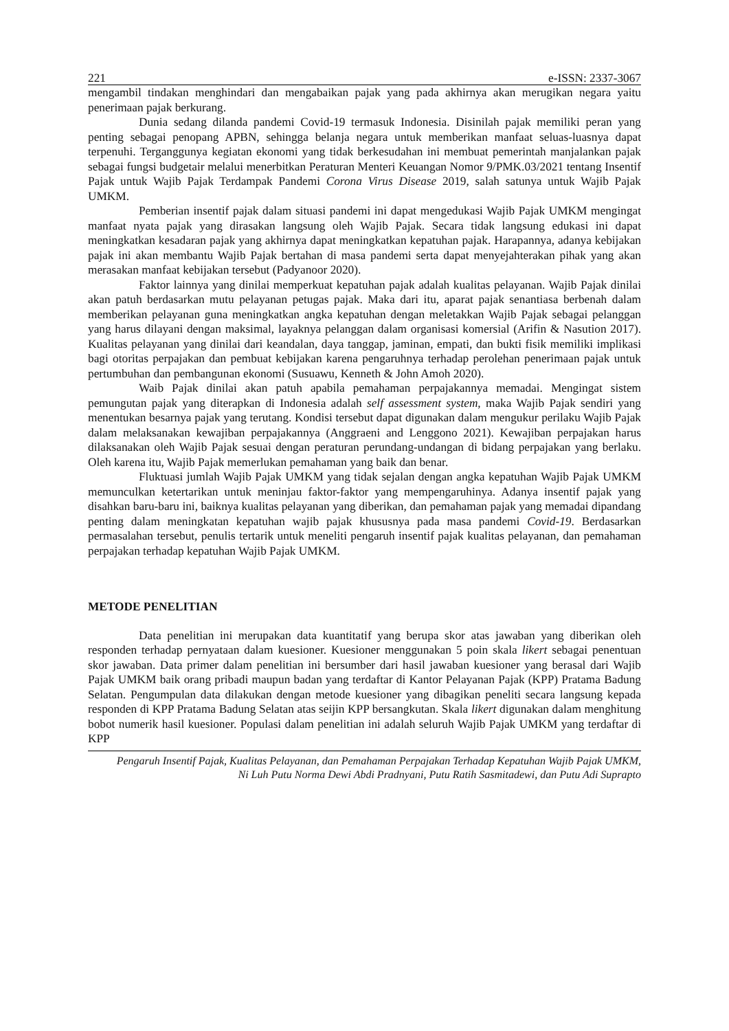221 e-ISSN: 2337-3067
mengambil tindakan menghindari dan mengabaikan pajak yang pada akhirnya akan merugikan negara yaitu penerimaan pajak berkurang.
Dunia sedang dilanda pandemi Covid-19 termasuk Indonesia. Disinilah pajak memiliki peran yang penting sebagai penopang APBN, sehingga belanja negara untuk memberikan manfaat seluas-luasnya dapat terpenuhi. Terganggunya kegiatan ekonomi yang tidak berkesudahan ini membuat pemerintah manjalankan pajak sebagai fungsi budgetair melalui menerbitkan Peraturan Menteri Keuangan Nomor 9/PMK.03/2021 tentang Insentif Pajak untuk Wajib Pajak Terdampak Pandemi Corona Virus Disease 2019, salah satunya untuk Wajib Pajak UMKM.
Pemberian insentif pajak dalam situasi pandemi ini dapat mengedukasi Wajib Pajak UMKM mengingat manfaat nyata pajak yang dirasakan langsung oleh Wajib Pajak. Secara tidak langsung edukasi ini dapat meningkatkan kesadaran pajak yang akhirnya dapat meningkatkan kepatuhan pajak. Harapannya, adanya kebijakan pajak ini akan membantu Wajib Pajak bertahan di masa pandemi serta dapat menyejahterakan pihak yang akan merasakan manfaat kebijakan tersebut (Padyanoor 2020).
Faktor lainnya yang dinilai memperkuat kepatuhan pajak adalah kualitas pelayanan. Wajib Pajak dinilai akan patuh berdasarkan mutu pelayanan petugas pajak. Maka dari itu, aparat pajak senantiasa berbenah dalam memberikan pelayanan guna meningkatkan angka kepatuhan dengan meletakkan Wajib Pajak sebagai pelanggan yang harus dilayani dengan maksimal, layaknya pelanggan dalam organisasi komersial (Arifin & Nasution 2017). Kualitas pelayanan yang dinilai dari keandalan, daya tanggap, jaminan, empati, dan bukti fisik memiliki implikasi bagi otoritas perpajakan dan pembuat kebijakan karena pengaruhnya terhadap perolehan penerimaan pajak untuk pertumbuhan dan pembangunan ekonomi (Susuawu, Kenneth & John Amoh 2020).
Waib Pajak dinilai akan patuh apabila pemahaman perpajakannya memadai. Mengingat sistem pemungutan pajak yang diterapkan di Indonesia adalah self assessment system, maka Wajib Pajak sendiri yang menentukan besarnya pajak yang terutang. Kondisi tersebut dapat digunakan dalam mengukur perilaku Wajib Pajak dalam melaksanakan kewajiban perpajakannya (Anggraeni and Lenggono 2021). Kewajiban perpajakan harus dilaksanakan oleh Wajib Pajak sesuai dengan peraturan perundang-undangan di bidang perpajakan yang berlaku. Oleh karena itu, Wajib Pajak memerlukan pemahaman yang baik dan benar.
Fluktuasi jumlah Wajib Pajak UMKM yang tidak sejalan dengan angka kepatuhan Wajib Pajak UMKM memunculkan ketertarikan untuk meninjau faktor-faktor yang mempengaruhinya. Adanya insentif pajak yang disahkan baru-baru ini, baiknya kualitas pelayanan yang diberikan, dan pemahaman pajak yang memadai dipandang penting dalam meningkatan kepatuhan wajib pajak khususnya pada masa pandemi Covid-19. Berdasarkan permasalahan tersebut, penulis tertarik untuk meneliti pengaruh insentif pajak kualitas pelayanan, dan pemahaman perpajakan terhadap kepatuhan Wajib Pajak UMKM.
METODE PENELITIAN
Data penelitian ini merupakan data kuantitatif yang berupa skor atas jawaban yang diberikan oleh responden terhadap pernyataan dalam kuesioner. Kuesioner menggunakan 5 poin skala likert sebagai penentuan skor jawaban. Data primer dalam penelitian ini bersumber dari hasil jawaban kuesioner yang berasal dari Wajib Pajak UMKM baik orang pribadi maupun badan yang terdaftar di Kantor Pelayanan Pajak (KPP) Pratama Badung Selatan. Pengumpulan data dilakukan dengan metode kuesioner yang dibagikan peneliti secara langsung kepada responden di KPP Pratama Badung Selatan atas seijin KPP bersangkutan. Skala likert digunakan dalam menghitung bobot numerik hasil kuesioner. Populasi dalam penelitian ini adalah seluruh Wajib Pajak UMKM yang terdaftar di KPP
Pengaruh Insentif Pajak, Kualitas Pelayanan, dan Pemahaman Perpajakan Terhadap Kepatuhan Wajib Pajak UMKM,
Ni Luh Putu Norma Dewi Abdi Pradnyani, Putu Ratih Sasmitadewi, dan Putu Adi Suprapto